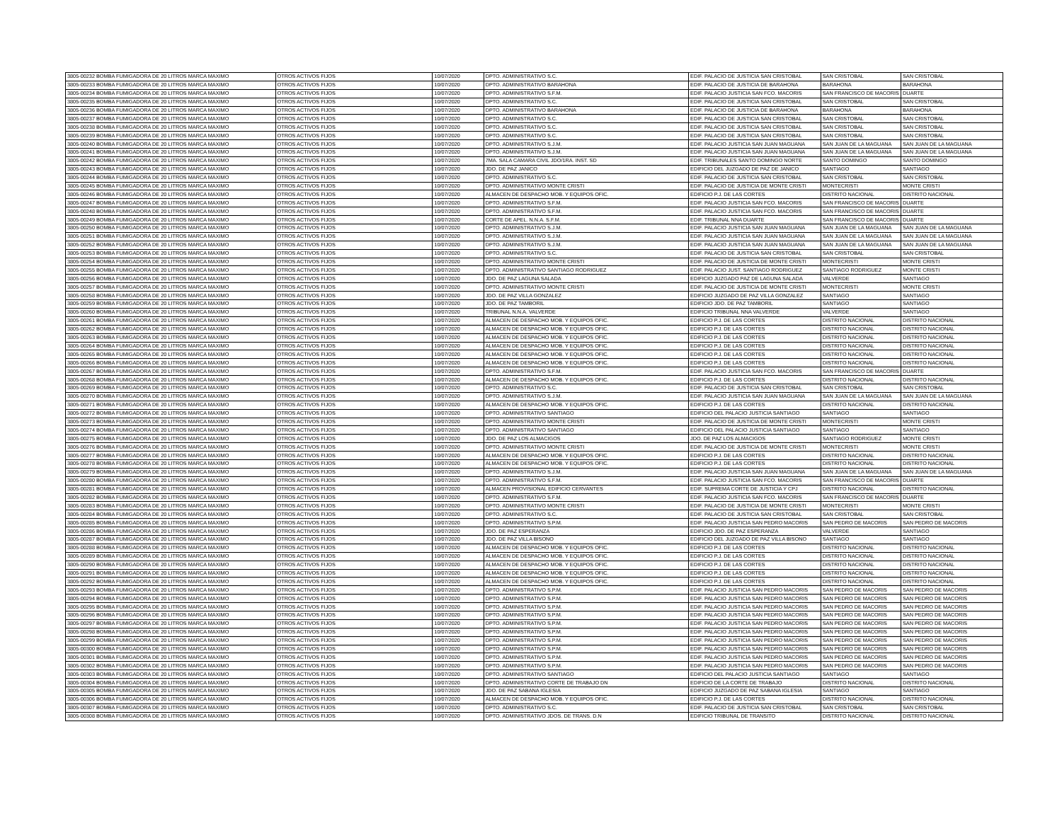| 3805-00232 BOMBA FUMIGADORA DE 20 LITROS MARCA MAXIMO | OTROS ACTIVOS FIJOS | 10/07/2020 | DPTO. ADMINISTRATIVO S.C. | EDIF. PALACIO DE JUSTICIA SAN CRISTOBAL | SAN CRISTOBAL | SAN CRISTOBAL |
| 3805-00233 BOMBA FUMIGADORA DE 20 LITROS MARCA MAXIMO | OTROS ACTIVOS FIJOS | 10/07/2020 | DPTO. ADMINISTRATIVO BARAHONA | EDIF. PALACIO DE JUSTICIA DE BARAHONA | BARAHONA | BARAHONA |
| 3805-00234 BOMBA FUMIGADORA DE 20 LITROS MARCA MAXIMO | OTROS ACTIVOS FIJOS | 10/07/2020 | DPTO. ADMINISTRATIVO S.F.M. | EDIF. PALACIO JUSTICIA SAN FCO. MACORIS | SAN FRANCISCO DE MACORIS | DUARTE |
| 3805-00235 BOMBA FUMIGADORA DE 20 LITROS MARCA MAXIMO | OTROS ACTIVOS FIJOS | 10/07/2020 | DPTO. ADMINISTRATIVO S.C. | EDIF. PALACIO DE JUSTICIA SAN CRISTOBAL | SAN CRISTOBAL | SAN CRISTOBAL |
| 3805-00236 BOMBA FUMIGADORA DE 20 LITROS MARCA MAXIMO | OTROS ACTIVOS FIJOS | 10/07/2020 | DPTO. ADMINISTRATIVO BARAHONA | EDIF. PALACIO DE JUSTICIA DE BARAHONA | BARAHONA | BARAHONA |
| 3805-00237 BOMBA FUMIGADORA DE 20 LITROS MARCA MAXIMO | OTROS ACTIVOS FIJOS | 10/07/2020 | DPTO. ADMINISTRATIVO S.C. | EDIF. PALACIO DE JUSTICIA SAN CRISTOBAL | SAN CRISTOBAL | SAN CRISTOBAL |
| 3805-00238 BOMBA FUMIGADORA DE 20 LITROS MARCA MAXIMO | OTROS ACTIVOS FIJOS | 10/07/2020 | DPTO. ADMINISTRATIVO S.C. | EDIF. PALACIO DE JUSTICIA SAN CRISTOBAL | SAN CRISTOBAL | SAN CRISTOBAL |
| 3805-00239 BOMBA FUMIGADORA DE 20 LITROS MARCA MAXIMO | OTROS ACTIVOS FIJOS | 10/07/2020 | DPTO. ADMINISTRATIVO S.C. | EDIF. PALACIO DE JUSTICIA SAN CRISTOBAL | SAN CRISTOBAL | SAN CRISTOBAL |
| 3805-00240 BOMBA FUMIGADORA DE 20 LITROS MARCA MAXIMO | OTROS ACTIVOS FIJOS | 10/07/2020 | DPTO. ADMINISTRATIVO S.J.M. | EDIF. PALACIO JUSTICIA SAN JUAN MAGUANA | SAN JUAN DE LA MAGUANA | SAN JUAN DE LA MAGUANA |
| 3805-00241 BOMBA FUMIGADORA DE 20 LITROS MARCA MAXIMO | OTROS ACTIVOS FIJOS | 10/07/2020 | DPTO. ADMINISTRATIVO S.J.M. | EDIF. PALACIO JUSTICIA SAN JUAN MAGUANA | SAN JUAN DE LA MAGUANA | SAN JUAN DE LA MAGUANA |
| 3805-00242 BOMBA FUMIGADORA DE 20 LITROS MARCA MAXIMO | OTROS ACTIVOS FIJOS | 10/07/2020 | 7MA. SALA CAMARA CIVIL JDO/1RA. INST. SD | EDIF. TRIBUNALES SANTO DOMINGO NORTE | SANTO DOMINGO | SANTO DOMINGO |
| 3805-00243 BOMBA FUMIGADORA DE 20 LITROS MARCA MAXIMO | OTROS ACTIVOS FIJOS | 10/07/2020 | JDO. DE PAZ JANICO | EDIFICIO DEL JUZGADO DE PAZ DE JANICO | SANTIAGO | SANTIAGO |
| 3805-00244 BOMBA FUMIGADORA DE 20 LITROS MARCA MAXIMO | OTROS ACTIVOS FIJOS | 10/07/2020 | DPTO. ADMINISTRATIVO S.C. | EDIF. PALACIO DE JUSTICIA SAN CRISTOBAL | SAN CRISTOBAL | SAN CRISTOBAL |
| 3805-00245 BOMBA FUMIGADORA DE 20 LITROS MARCA MAXIMO | OTROS ACTIVOS FIJOS | 10/07/2020 | DPTO. ADMINISTRATIVO MONTE CRISTI | EDIF. PALACIO DE JUSTICIA DE MONTE CRISTI | MONTECRISTI | MONTE CRISTI |
| 3805-00246 BOMBA FUMIGADORA DE 20 LITROS MARCA MAXIMO | OTROS ACTIVOS FIJOS | 10/07/2020 | ALMACEN DE DESPACHO MOB. Y EQUIPOS OFIC. | EDIFICIO P.J. DE LAS CORTES | DISTRITO NACIONAL | DISTRITO NACIONAL |
| 3805-00247 BOMBA FUMIGADORA DE 20 LITROS MARCA MAXIMO | OTROS ACTIVOS FIJOS | 10/07/2020 | DPTO. ADMINISTRATIVO S.F.M. | EDIF. PALACIO JUSTICIA SAN FCO. MACORIS | SAN FRANCISCO DE MACORIS | DUARTE |
| 3805-00248 BOMBA FUMIGADORA DE 20 LITROS MARCA MAXIMO | OTROS ACTIVOS FIJOS | 10/07/2020 | DPTO. ADMINISTRATIVO S.F.M. | EDIF. PALACIO JUSTICIA SAN FCO. MACORIS | SAN FRANCISCO DE MACORIS | DUARTE |
| 3805-00249 BOMBA FUMIGADORA DE 20 LITROS MARCA MAXIMO | OTROS ACTIVOS FIJOS | 10/07/2020 | CORTE DE APEL. N.N.A. S.F.M. | EDIF. TRIBUNAL NNA DUARTE | SAN FRANCISCO DE MACORIS | DUARTE |
| 3805-00250 BOMBA FUMIGADORA DE 20 LITROS MARCA MAXIMO | OTROS ACTIVOS FIJOS | 10/07/2020 | DPTO. ADMINISTRATIVO S.J.M. | EDIF. PALACIO JUSTICIA SAN JUAN MAGUANA | SAN JUAN DE LA MAGUANA | SAN JUAN DE LA MAGUANA |
| 3805-00251 BOMBA FUMIGADORA DE 20 LITROS MARCA MAXIMO | OTROS ACTIVOS FIJOS | 10/07/2020 | DPTO. ADMINISTRATIVO S.J.M. | EDIF. PALACIO JUSTICIA SAN JUAN MAGUANA | SAN JUAN DE LA MAGUANA | SAN JUAN DE LA MAGUANA |
| 3805-00252 BOMBA FUMIGADORA DE 20 LITROS MARCA MAXIMO | OTROS ACTIVOS FIJOS | 10/07/2020 | DPTO. ADMINISTRATIVO S.J.M. | EDIF. PALACIO JUSTICIA SAN JUAN MAGUANA | SAN JUAN DE LA MAGUANA | SAN JUAN DE LA MAGUANA |
| 3805-00253 BOMBA FUMIGADORA DE 20 LITROS MARCA MAXIMO | OTROS ACTIVOS FIJOS | 10/07/2020 | DPTO. ADMINISTRATIVO S.C. | EDIF. PALACIO DE JUSTICIA SAN CRISTOBAL | SAN CRISTOBAL | SAN CRISTOBAL |
| 3805-00254 BOMBA FUMIGADORA DE 20 LITROS MARCA MAXIMO | OTROS ACTIVOS FIJOS | 10/07/2020 | DPTO. ADMINISTRATIVO MONTE CRISTI | EDIF. PALACIO DE JUSTICIA DE MONTE CRISTI | MONTECRISTI | MONTE CRISTI |
| 3805-00255 BOMBA FUMIGADORA DE 20 LITROS MARCA MAXIMO | OTROS ACTIVOS FIJOS | 10/07/2020 | DPTO. ADMINISTRATIVO SANTIAGO RODRIGUEZ | EDIF. PALACIO JUST. SANTIAGO RODRIGUEZ | SANTIAGO RODRIGUEZ | MONTE CRISTI |
| 3805-00256 BOMBA FUMIGADORA DE 20 LITROS MARCA MAXIMO | OTROS ACTIVOS FIJOS | 10/07/2020 | JDO. DE PAZ LAGUNA SALADA | EDIFICIO JUZGADO PAZ DE LAGUNA SALADA | VALVERDE | SANTIAGO |
| 3805-00257 BOMBA FUMIGADORA DE 20 LITROS MARCA MAXIMO | OTROS ACTIVOS FIJOS | 10/07/2020 | DPTO. ADMINISTRATIVO MONTE CRISTI | EDIF. PALACIO DE JUSTICIA DE MONTE CRISTI | MONTECRISTI | MONTE CRISTI |
| 3805-00258 BOMBA FUMIGADORA DE 20 LITROS MARCA MAXIMO | OTROS ACTIVOS FIJOS | 10/07/2020 | JDO. DE PAZ VILLA GONZALEZ | EDIFICIO JUZGADO DE PAZ VILLA GONZALEZ | SANTIAGO | SANTIAGO |
| 3805-00259 BOMBA FUMIGADORA DE 20 LITROS MARCA MAXIMO | OTROS ACTIVOS FIJOS | 10/07/2020 | JDO. DE PAZ TAMBORIL | EDIFICIO JDO. DE PAZ TAMBORIL | SANTIAGO | SANTIAGO |
| 3805-00260 BOMBA FUMIGADORA DE 20 LITROS MARCA MAXIMO | OTROS ACTIVOS FIJOS | 10/07/2020 | TRIBUNAL N.N.A. VALVERDE | EDIFICIO TRIBUNAL NNA VALVERDE | VALVERDE | SANTIAGO |
| 3805-00261 BOMBA FUMIGADORA DE 20 LITROS MARCA MAXIMO | OTROS ACTIVOS FIJOS | 10/07/2020 | ALMACEN DE DESPACHO MOB. Y EQUIPOS OFIC. | EDIFICIO P.J. DE LAS CORTES | DISTRITO NACIONAL | DISTRITO NACIONAL |
| 3805-00262 BOMBA FUMIGADORA DE 20 LITROS MARCA MAXIMO | OTROS ACTIVOS FIJOS | 10/07/2020 | ALMACEN DE DESPACHO MOB. Y EQUIPOS OFIC. | EDIFICIO P.J. DE LAS CORTES | DISTRITO NACIONAL | DISTRITO NACIONAL |
| 3805-00263 BOMBA FUMIGADORA DE 20 LITROS MARCA MAXIMO | OTROS ACTIVOS FIJOS | 10/07/2020 | ALMACEN DE DESPACHO MOB. Y EQUIPOS OFIC. | EDIFICIO P.J. DE LAS CORTES | DISTRITO NACIONAL | DISTRITO NACIONAL |
| 3805-00264 BOMBA FUMIGADORA DE 20 LITROS MARCA MAXIMO | OTROS ACTIVOS FIJOS | 10/07/2020 | ALMACEN DE DESPACHO MOB. Y EQUIPOS OFIC. | EDIFICIO P.J. DE LAS CORTES | DISTRITO NACIONAL | DISTRITO NACIONAL |
| 3805-00265 BOMBA FUMIGADORA DE 20 LITROS MARCA MAXIMO | OTROS ACTIVOS FIJOS | 10/07/2020 | ALMACEN DE DESPACHO MOB. Y EQUIPOS OFIC. | EDIFICIO P.J. DE LAS CORTES | DISTRITO NACIONAL | DISTRITO NACIONAL |
| 3805-00266 BOMBA FUMIGADORA DE 20 LITROS MARCA MAXIMO | OTROS ACTIVOS FIJOS | 10/07/2020 | ALMACEN DE DESPACHO MOB. Y EQUIPOS OFIC. | EDIFICIO P.J. DE LAS CORTES | DISTRITO NACIONAL | DISTRITO NACIONAL |
| 3805-00267 BOMBA FUMIGADORA DE 20 LITROS MARCA MAXIMO | OTROS ACTIVOS FIJOS | 10/07/2020 | DPTO. ADMINISTRATIVO S.F.M. | EDIF. PALACIO JUSTICIA SAN FCO. MACORIS | SAN FRANCISCO DE MACORIS | DUARTE |
| 3805-00268 BOMBA FUMIGADORA DE 20 LITROS MARCA MAXIMO | OTROS ACTIVOS FIJOS | 10/07/2020 | ALMACEN DE DESPACHO MOB. Y EQUIPOS OFIC. | EDIFICIO P.J. DE LAS CORTES | DISTRITO NACIONAL | DISTRITO NACIONAL |
| 3805-00269 BOMBA FUMIGADORA DE 20 LITROS MARCA MAXIMO | OTROS ACTIVOS FIJOS | 10/07/2020 | DPTO. ADMINISTRATIVO S.C. | EDIF. PALACIO DE JUSTICIA SAN CRISTOBAL | SAN CRISTOBAL | SAN CRISTOBAL |
| 3805-00270 BOMBA FUMIGADORA DE 20 LITROS MARCA MAXIMO | OTROS ACTIVOS FIJOS | 10/07/2020 | DPTO. ADMINISTRATIVO S.J.M. | EDIF. PALACIO JUSTICIA SAN JUAN MAGUANA | SAN JUAN DE LA MAGUANA | SAN JUAN DE LA MAGUANA |
| 3805-00271 BOMBA FUMIGADORA DE 20 LITROS MARCA MAXIMO | OTROS ACTIVOS FIJOS | 10/07/2020 | ALMACEN DE DESPACHO MOB. Y EQUIPOS OFIC. | EDIFICIO P.J. DE LAS CORTES | DISTRITO NACIONAL | DISTRITO NACIONAL |
| 3805-00272 BOMBA FUMIGADORA DE 20 LITROS MARCA MAXIMO | OTROS ACTIVOS FIJOS | 10/07/2020 | DPTO. ADMINISTRATIVO SANTIAGO | EDIFICIO DEL PALACIO JUSTICIA SANTIAGO | SANTIAGO | SANTIAGO |
| 3805-00273 BOMBA FUMIGADORA DE 20 LITROS MARCA MAXIMO | OTROS ACTIVOS FIJOS | 10/07/2020 | DPTO. ADMINISTRATIVO MONTE CRISTI | EDIF. PALACIO DE JUSTICIA DE MONTE CRISTI | MONTECRISTI | MONTE CRISTI |
| 3805-00274 BOMBA FUMIGADORA DE 20 LITROS MARCA MAXIMO | OTROS ACTIVOS FIJOS | 10/07/2020 | DPTO. ADMINISTRATIVO SANTIAGO | EDIFICIO DEL PALACIO JUSTICIA SANTIAGO | SANTIAGO | SANTIAGO |
| 3805-00275 BOMBA FUMIGADORA DE 20 LITROS MARCA MAXIMO | OTROS ACTIVOS FIJOS | 10/07/2020 | JDO. DE PAZ LOS ALMACIGOS | JDO. DE PAZ LOS ALMACIGOS | SANTIAGO RODRIGUEZ | MONTE CRISTI |
| 3805-00276 BOMBA FUMIGADORA DE 20 LITROS MARCA MAXIMO | OTROS ACTIVOS FIJOS | 10/07/2020 | DPTO. ADMINISTRATIVO MONTE CRISTI | EDIF. PALACIO DE JUSTICIA DE MONTE CRISTI | MONTECRISTI | MONTE CRISTI |
| 3805-00277 BOMBA FUMIGADORA DE 20 LITROS MARCA MAXIMO | OTROS ACTIVOS FIJOS | 10/07/2020 | ALMACEN DE DESPACHO MOB. Y EQUIPOS OFIC. | EDIFICIO P.J. DE LAS CORTES | DISTRITO NACIONAL | DISTRITO NACIONAL |
| 3805-00278 BOMBA FUMIGADORA DE 20 LITROS MARCA MAXIMO | OTROS ACTIVOS FIJOS | 10/07/2020 | ALMACEN DE DESPACHO MOB. Y EQUIPOS OFIC. | EDIFICIO P.J. DE LAS CORTES | DISTRITO NACIONAL | DISTRITO NACIONAL |
| 3805-00279 BOMBA FUMIGADORA DE 20 LITROS MARCA MAXIMO | OTROS ACTIVOS FIJOS | 10/07/2020 | DPTO. ADMINISTRATIVO S.J.M. | EDIF. PALACIO JUSTICIA SAN JUAN MAGUANA | SAN JUAN DE LA MAGUANA | SAN JUAN DE LA MAGUANA |
| 3805-00280 BOMBA FUMIGADORA DE 20 LITROS MARCA MAXIMO | OTROS ACTIVOS FIJOS | 10/07/2020 | DPTO. ADMINISTRATIVO S.F.M. | EDIF. PALACIO JUSTICIA SAN FCO. MACORIS | SAN FRANCISCO DE MACORIS | DUARTE |
| 3805-00281 BOMBA FUMIGADORA DE 20 LITROS MARCA MAXIMO | OTROS ACTIVOS FIJOS | 10/07/2020 | ALMACEN PROVISIONAL EDIFICIO CERVANTES | EDIF. SUPREMA CORTE DE JUSTICIA Y CPJ | DISTRITO NACIONAL | DISTRITO NACIONAL |
| 3805-00282 BOMBA FUMIGADORA DE 20 LITROS MARCA MAXIMO | OTROS ACTIVOS FIJOS | 10/07/2020 | DPTO. ADMINISTRATIVO S.F.M. | EDIF. PALACIO JUSTICIA SAN FCO. MACORIS | SAN FRANCISCO DE MACORIS | DUARTE |
| 3805-00283 BOMBA FUMIGADORA DE 20 LITROS MARCA MAXIMO | OTROS ACTIVOS FIJOS | 10/07/2020 | DPTO. ADMINISTRATIVO MONTE CRISTI | EDIF. PALACIO DE JUSTICIA DE MONTE CRISTI | MONTECRISTI | MONTE CRISTI |
| 3805-00284 BOMBA FUMIGADORA DE 20 LITROS MARCA MAXIMO | OTROS ACTIVOS FIJOS | 10/07/2020 | DPTO. ADMINISTRATIVO S.C. | EDIF. PALACIO DE JUSTICIA SAN CRISTOBAL | SAN CRISTOBAL | SAN CRISTOBAL |
| 3805-00285 BOMBA FUMIGADORA DE 20 LITROS MARCA MAXIMO | OTROS ACTIVOS FIJOS | 10/07/2020 | DPTO. ADMINISTRATIVO S.P.M. | EDIF. PALACIO JUSTICIA SAN PEDRO MACORIS | SAN PEDRO DE MACORIS | SAN PEDRO DE MACORIS |
| 3805-00286 BOMBA FUMIGADORA DE 20 LITROS MARCA MAXIMO | OTROS ACTIVOS FIJOS | 10/07/2020 | JDO. DE PAZ ESPERANZA | EDIFICIO JDO. DE PAZ ESPERANZA | VALVERDE | SANTIAGO |
| 3805-00287 BOMBA FUMIGADORA DE 20 LITROS MARCA MAXIMO | OTROS ACTIVOS FIJOS | 10/07/2020 | JDO. DE PAZ VILLA BISONO | EDIFICIO DEL JUZGADO DE PAZ VILLA BISONO | SANTIAGO | SANTIAGO |
| 3805-00288 BOMBA FUMIGADORA DE 20 LITROS MARCA MAXIMO | OTROS ACTIVOS FIJOS | 10/07/2020 | ALMACEN DE DESPACHO MOB. Y EQUIPOS OFIC. | EDIFICIO P.J. DE LAS CORTES | DISTRITO NACIONAL | DISTRITO NACIONAL |
| 3805-00289 BOMBA FUMIGADORA DE 20 LITROS MARCA MAXIMO | OTROS ACTIVOS FIJOS | 10/07/2020 | ALMACEN DE DESPACHO MOB. Y EQUIPOS OFIC. | EDIFICIO P.J. DE LAS CORTES | DISTRITO NACIONAL | DISTRITO NACIONAL |
| 3805-00290 BOMBA FUMIGADORA DE 20 LITROS MARCA MAXIMO | OTROS ACTIVOS FIJOS | 10/07/2020 | ALMACEN DE DESPACHO MOB. Y EQUIPOS OFIC. | EDIFICIO P.J. DE LAS CORTES | DISTRITO NACIONAL | DISTRITO NACIONAL |
| 3805-00291 BOMBA FUMIGADORA DE 20 LITROS MARCA MAXIMO | OTROS ACTIVOS FIJOS | 10/07/2020 | ALMACEN DE DESPACHO MOB. Y EQUIPOS OFIC. | EDIFICIO P.J. DE LAS CORTES | DISTRITO NACIONAL | DISTRITO NACIONAL |
| 3805-00292 BOMBA FUMIGADORA DE 20 LITROS MARCA MAXIMO | OTROS ACTIVOS FIJOS | 10/07/2020 | ALMACEN DE DESPACHO MOB. Y EQUIPOS OFIC. | EDIFICIO P.J. DE LAS CORTES | DISTRITO NACIONAL | DISTRITO NACIONAL |
| 3805-00293 BOMBA FUMIGADORA DE 20 LITROS MARCA MAXIMO | OTROS ACTIVOS FIJOS | 10/07/2020 | DPTO. ADMINISTRATIVO S.P.M. | EDIF. PALACIO JUSTICIA SAN PEDRO MACORIS | SAN PEDRO DE MACORIS | SAN PEDRO DE MACORIS |
| 3805-00294 BOMBA FUMIGADORA DE 20 LITROS MARCA MAXIMO | OTROS ACTIVOS FIJOS | 10/07/2020 | DPTO. ADMINISTRATIVO S.P.M. | EDIF. PALACIO JUSTICIA SAN PEDRO MACORIS | SAN PEDRO DE MACORIS | SAN PEDRO DE MACORIS |
| 3805-00295 BOMBA FUMIGADORA DE 20 LITROS MARCA MAXIMO | OTROS ACTIVOS FIJOS | 10/07/2020 | DPTO. ADMINISTRATIVO S.P.M. | EDIF. PALACIO JUSTICIA SAN PEDRO MACORIS | SAN PEDRO DE MACORIS | SAN PEDRO DE MACORIS |
| 3805-00296 BOMBA FUMIGADORA DE 20 LITROS MARCA MAXIMO | OTROS ACTIVOS FIJOS | 10/07/2020 | DPTO. ADMINISTRATIVO S.P.M. | EDIF. PALACIO JUSTICIA SAN PEDRO MACORIS | SAN PEDRO DE MACORIS | SAN PEDRO DE MACORIS |
| 3805-00297 BOMBA FUMIGADORA DE 20 LITROS MARCA MAXIMO | OTROS ACTIVOS FIJOS | 10/07/2020 | DPTO. ADMINISTRATIVO S.P.M. | EDIF. PALACIO JUSTICIA SAN PEDRO MACORIS | SAN PEDRO DE MACORIS | SAN PEDRO DE MACORIS |
| 3805-00298 BOMBA FUMIGADORA DE 20 LITROS MARCA MAXIMO | OTROS ACTIVOS FIJOS | 10/07/2020 | DPTO. ADMINISTRATIVO S.P.M. | EDIF. PALACIO JUSTICIA SAN PEDRO MACORIS | SAN PEDRO DE MACORIS | SAN PEDRO DE MACORIS |
| 3805-00299 BOMBA FUMIGADORA DE 20 LITROS MARCA MAXIMO | OTROS ACTIVOS FIJOS | 10/07/2020 | DPTO. ADMINISTRATIVO S.P.M. | EDIF. PALACIO JUSTICIA SAN PEDRO MACORIS | SAN PEDRO DE MACORIS | SAN PEDRO DE MACORIS |
| 3805-00300 BOMBA FUMIGADORA DE 20 LITROS MARCA MAXIMO | OTROS ACTIVOS FIJOS | 10/07/2020 | DPTO. ADMINISTRATIVO S.P.M. | EDIF. PALACIO JUSTICIA SAN PEDRO MACORIS | SAN PEDRO DE MACORIS | SAN PEDRO DE MACORIS |
| 3805-00301 BOMBA FUMIGADORA DE 20 LITROS MARCA MAXIMO | OTROS ACTIVOS FIJOS | 10/07/2020 | DPTO. ADMINISTRATIVO S.P.M. | EDIF. PALACIO JUSTICIA SAN PEDRO MACORIS | SAN PEDRO DE MACORIS | SAN PEDRO DE MACORIS |
| 3805-00302 BOMBA FUMIGADORA DE 20 LITROS MARCA MAXIMO | OTROS ACTIVOS FIJOS | 10/07/2020 | DPTO. ADMINISTRATIVO S.P.M. | EDIF. PALACIO JUSTICIA SAN PEDRO MACORIS | SAN PEDRO DE MACORIS | SAN PEDRO DE MACORIS |
| 3805-00303 BOMBA FUMIGADORA DE 20 LITROS MARCA MAXIMO | OTROS ACTIVOS FIJOS | 10/07/2020 | DPTO. ADMINISTRATIVO SANTIAGO | EDIFICIO DEL PALACIO JUSTICIA SANTIAGO | SANTIAGO | SANTIAGO |
| 3805-00304 BOMBA FUMIGADORA DE 20 LITROS MARCA MAXIMO | OTROS ACTIVOS FIJOS | 10/07/2020 | DPTO. ADMINISTRATIVO CORTE DE TRABAJO DN | EDIFICIO DE LA CORTE DE TRABAJO | DISTRITO NACIONAL | DISTRITO NACIONAL |
| 3805-00305 BOMBA FUMIGADORA DE 20 LITROS MARCA MAXIMO | OTROS ACTIVOS FIJOS | 10/07/2020 | JDO. DE PAZ SABANA IGLESIA | EDIFICIO JUZGADO DE PAZ SABANA IGLESIA | SANTIAGO | SANTIAGO |
| 3805-00306 BOMBA FUMIGADORA DE 20 LITROS MARCA MAXIMO | OTROS ACTIVOS FIJOS | 10/07/2020 | ALMACEN DE DESPACHO MOB. Y EQUIPOS OFIC. | EDIFICIO P.J. DE LAS CORTES | DISTRITO NACIONAL | DISTRITO NACIONAL |
| 3805-00307 BOMBA FUMIGADORA DE 20 LITROS MARCA MAXIMO | OTROS ACTIVOS FIJOS | 10/07/2020 | DPTO. ADMINISTRATIVO S.C. | EDIF. PALACIO DE JUSTICIA SAN CRISTOBAL | SAN CRISTOBAL | SAN CRISTOBAL |
| 3805-00308 BOMBA FUMIGADORA DE 20 LITROS MARCA MAXIMO | OTROS ACTIVOS FIJOS | 10/07/2020 | DPTO. ADMINISTRATIVO JDOS. DE TRANS. D.N | EDIFICIO TRIBUNAL DE TRANSITO | DISTRITO NACIONAL | DISTRITO NACIONAL |